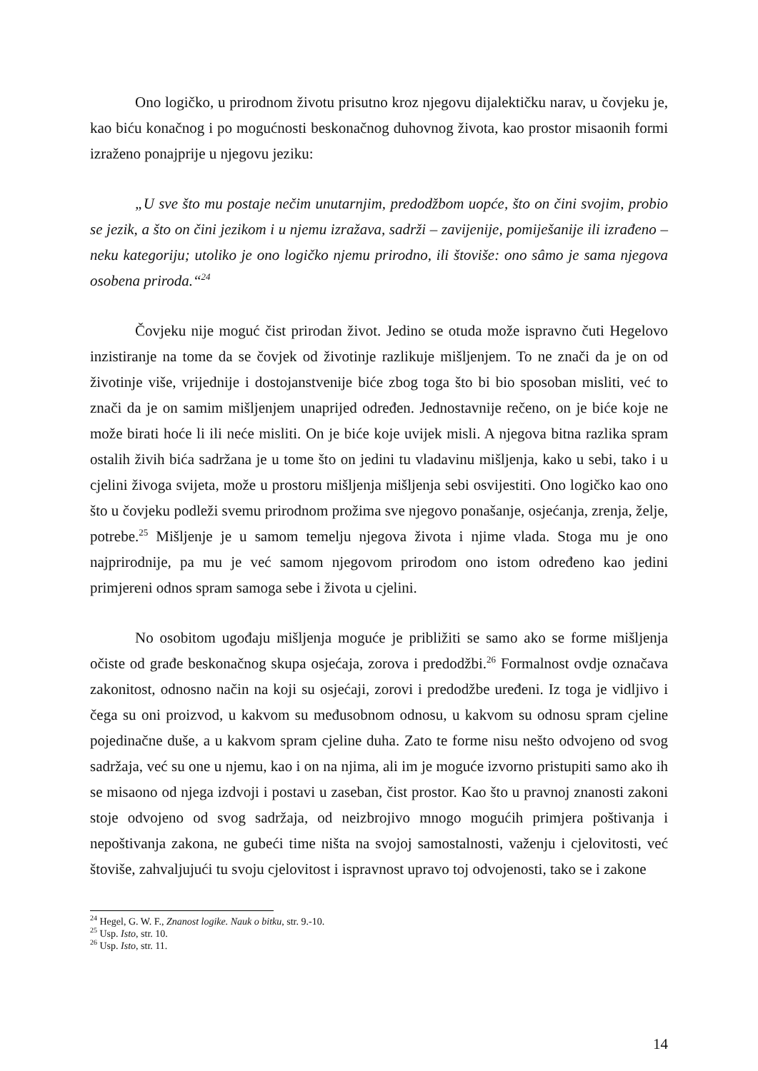Ono logičko, u prirodnom životu prisutno kroz njegovu dijalektičku narav, u čovjeku je, kao biću konačnog i po mogućnosti beskonačnog duhovnog života, kao prostor misaonih formi izraženo ponajprije u njegovu jeziku:
„U sve što mu postaje nečim unutarnjim, predodžbom uopće, što on čini svojim, probio se jezik, a što on čini jezikom i u njemu izražava, sadrži – zavijenije, pomiješanije ili izrađeno – neku kategoriju; utoliko je ono logičko njemu prirodno, ili štoviše: ono sâmo je sama njegova osobena priroda.“<sup>24</sup>
Čovjeku nije moguć čist prirodan život. Jedino se otuda može ispravno čuti Hegelovo inzistiranje na tome da se čovjek od životinje razlikuje mišljenjem. To ne znači da je on od životinje više, vrijednije i dostojanstvenije biće zbog toga što bi bio sposoban misliti, već to znači da je on samim mišljenjem unaprijed određen. Jednostavnije rečeno, on je biće koje ne može birati hoće li ili neće misliti. On je biće koje uvijek misli. A njegova bitna razlika spram ostalih živih bića sadržana je u tome što on jedini tu vladavinu mišljenja, kako u sebi, tako i u cjelini živoga svijeta, može u prostoru mišljenja mišljenja sebi osvijestiti. Ono logičko kao ono što u čovjeku podleži svemu prirodnom prožima sve njegovo ponašanje, osjećanja, zrenja, želje, potrebe.<sup>25</sup> Mišljenje je u samom temelju njegova života i njime vlada. Stoga mu je ono najprirodnije, pa mu je već samom njegovom prirodom ono istom određeno kao jedini primjereni odnos spram samoga sebe i života u cjelini.
No osobitom ugođaju mišljenja moguće je približiti se samo ako se forme mišljenja očiste od građe beskonačnog skupa osjećaja, zorova i predodžbi.<sup>26</sup> Formalnost ovdje označava zakonitost, odnosno način na koji su osjećaji, zorovi i predodžbe uređeni. Iz toga je vidljivo i čega su oni proizvod, u kakvom su međusobnom odnosu, u kakvom su odnosu spram cjeline pojedinačne duše, a u kakvom spram cjeline duha. Zato te forme nisu nešto odvojeno od svog sadržaja, već su one u njemu, kao i on na njima, ali im je moguće izvorno pristupiti samo ako ih se misaono od njega izdvoji i postavi u zaseban, čist prostor. Kao što u pravnoj znanosti zakoni stoje odvojeno od svog sadržaja, od neizbrojivo mnogo mogućih primjera poštivanja i nepoštivanja zakona, ne gubeći time ništa na svojoj samostalnosti, važenju i cjelovitosti, već štoviše, zahvaljujući tu svoju cjelovitost i ispravnost upravo toj odvojenosti, tako se i zakone
<sup>24</sup> Hegel, G. W. F., Znanost logike. Nauk o bitku, str. 9.-10.
<sup>25</sup> Usp. Isto, str. 10.
<sup>26</sup> Usp. Isto, str. 11.
14